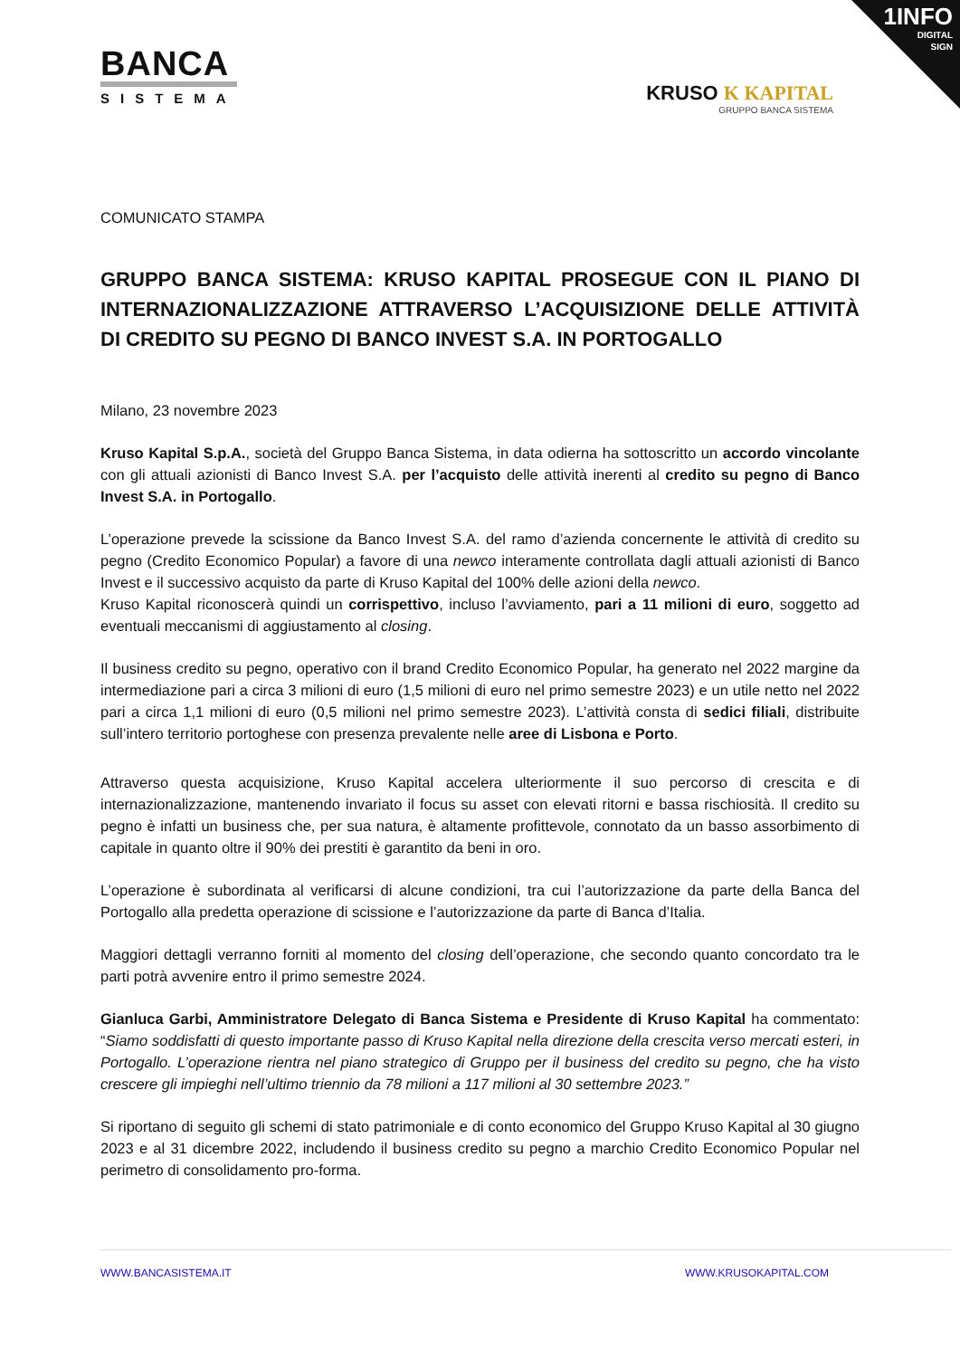1INFO
DIGITAL
SIGN
BANCA
SISTEMA
KRUSO K KAPITAL
GRUPPO BANCA SISTEMA
COMUNICATO STAMPA
GRUPPO BANCA SISTEMA: KRUSO KAPITAL PROSEGUE CON IL PIANO DI INTERNAZIONALIZZAZIONE ATTRAVERSO L’ACQUISIZIONE DELLE ATTIVITÀ DI CREDITO SU PEGNO DI BANCO INVEST S.A. IN PORTOGALLO
Milano, 23 novembre 2023
Kruso Kapital S.p.A., società del Gruppo Banca Sistema, in data odierna ha sottoscritto un accordo vincolante con gli attuali azionisti di Banco Invest S.A. per l’acquisto delle attività inerenti al credito su pegno di Banco Invest S.A. in Portogallo.
L’operazione prevede la scissione da Banco Invest S.A. del ramo d’azienda concernente le attività di credito su pegno (Credito Economico Popular) a favore di una newco interamente controllata dagli attuali azionisti di Banco Invest e il successivo acquisto da parte di Kruso Kapital del 100% delle azioni della newco.
Kruso Kapital riconoscerà quindi un corrispettivo, incluso l’avviamento, pari a 11 milioni di euro, soggetto ad eventuali meccanismi di aggiustamento al closing.
Il business credito su pegno, operativo con il brand Credito Economico Popular, ha generato nel 2022 margine da intermediazione pari a circa 3 milioni di euro (1,5 milioni di euro nel primo semestre 2023) e un utile netto nel 2022 pari a circa 1,1 milioni di euro (0,5 milioni nel primo semestre 2023). L’attività consta di sedici filiali, distribuite sull’intero territorio portoghese con presenza prevalente nelle aree di Lisbona e Porto.
Attraverso questa acquisizione, Kruso Kapital accelera ulteriormente il suo percorso di crescita e di internazionalizzazione, mantenendo invariato il focus su asset con elevati ritorni e bassa rischiosità. Il credito su pegno è infatti un business che, per sua natura, è altamente profittevole, connotato da un basso assorbimento di capitale in quanto oltre il 90% dei prestiti è garantito da beni in oro.
L’operazione è subordinata al verificarsi di alcune condizioni, tra cui l’autorizzazione da parte della Banca del Portogallo alla predetta operazione di scissione e l’autorizzazione da parte di Banca d’Italia.
Maggiori dettagli verranno forniti al momento del closing dell’operazione, che secondo quanto concordato tra le parti potrà avvenire entro il primo semestre 2024.
Gianluca Garbi, Amministratore Delegato di Banca Sistema e Presidente di Kruso Kapital ha commentato: “Siamo soddisfatti di questo importante passo di Kruso Kapital nella direzione della crescita verso mercati esteri, in Portogallo. L’operazione rientra nel piano strategico di Gruppo per il business del credito su pegno, che ha visto crescere gli impieghi nell’ultimo triennio da 78 milioni a 117 milioni al 30 settembre 2023.”
Si riportano di seguito gli schemi di stato patrimoniale e di conto economico del Gruppo Kruso Kapital al 30 giugno 2023 e al 31 dicembre 2022, includendo il business credito su pegno a marchio Credito Economico Popular nel perimetro di consolidamento pro-forma.
WWW.BANCASISTEMA.IT WWW.KRUSOKAPITAL.COM